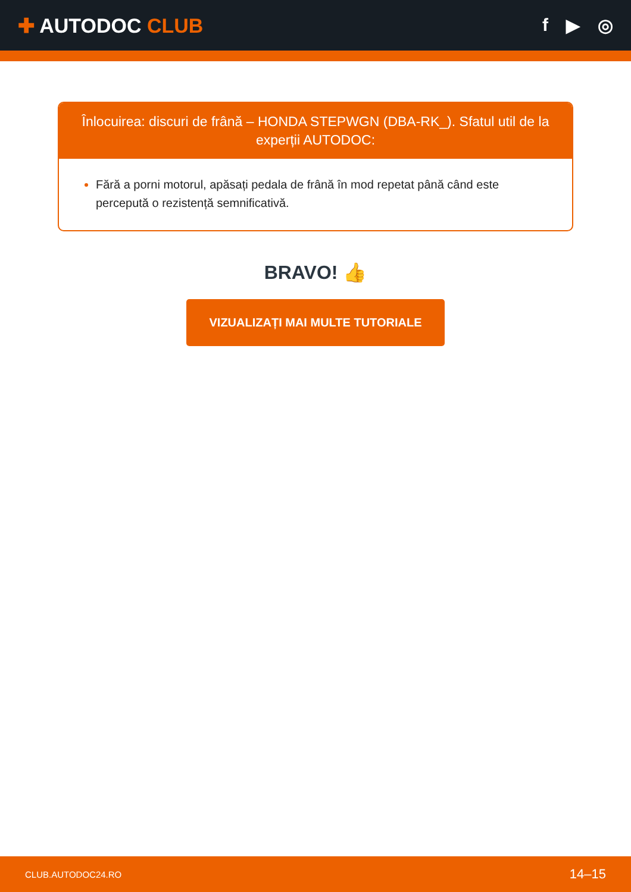✚ AUTODOC CLUB f ▶ ◎
Înlocuirea: discuri de frână – HONDA STEPWGN (DBA-RK_). Sfatul util de la experții AUTODOC:
Fără a porni motorul, apăsați pedala de frână în mod repetat până când este percepută o rezistență semnificativă.
BRAVO! 👍
VIZUALIZAȚI MAI MULTE TUTORIALE
CLUB.AUTODOC24.RO 14–15